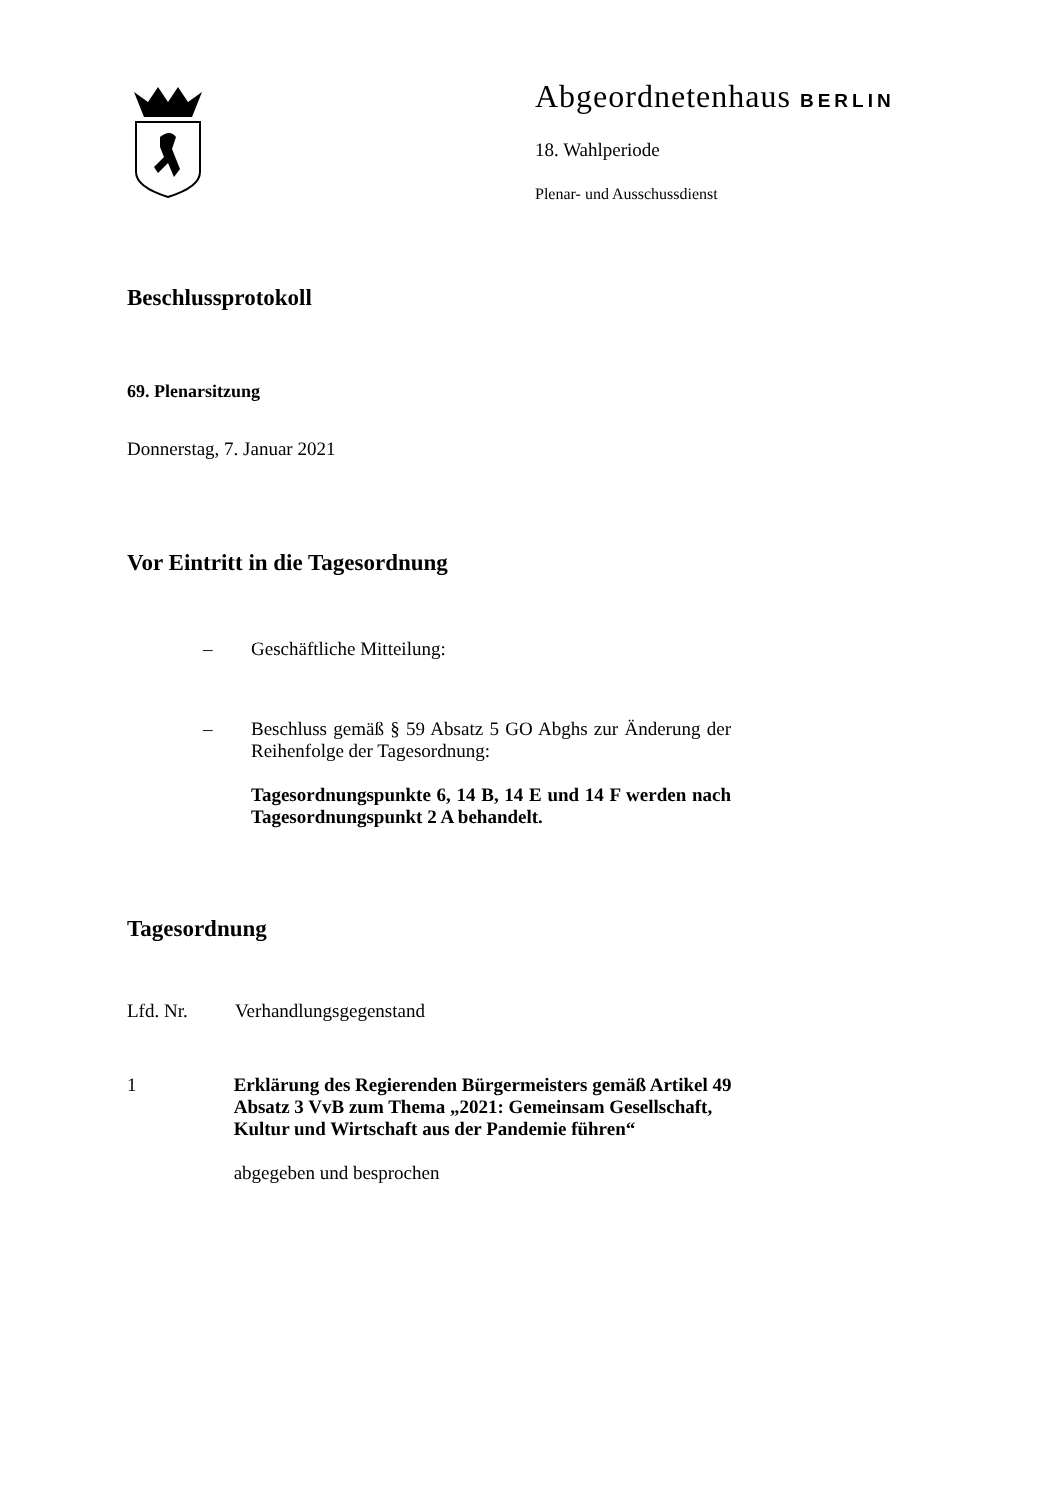Abgeordnetenhaus BERLIN
18. Wahlperiode
Plenar- und Ausschussdienst
Beschlussprotokoll
69. Plenarsitzung
Donnerstag, 7. Januar 2021
Vor Eintritt in die Tagesordnung
– Geschäftliche Mitteilung:
– Beschluss gemäß § 59 Absatz 5 GO Abghs zur Änderung der Reihenfolge der Tagesordnung:
Tagesordnungspunkte 6, 14 B, 14 E und 14 F werden nach Tagesordnungspunkt 2 A behandelt.
Tagesordnung
Lfd. Nr. Verhandlungsgegenstand
1 Erklärung des Regierenden Bürgermeisters gemäß Artikel 49 Absatz 3 VvB zum Thema „2021: Gemeinsam Gesellschaft, Kultur und Wirtschaft aus der Pandemie führen“
abgegeben und besprochen